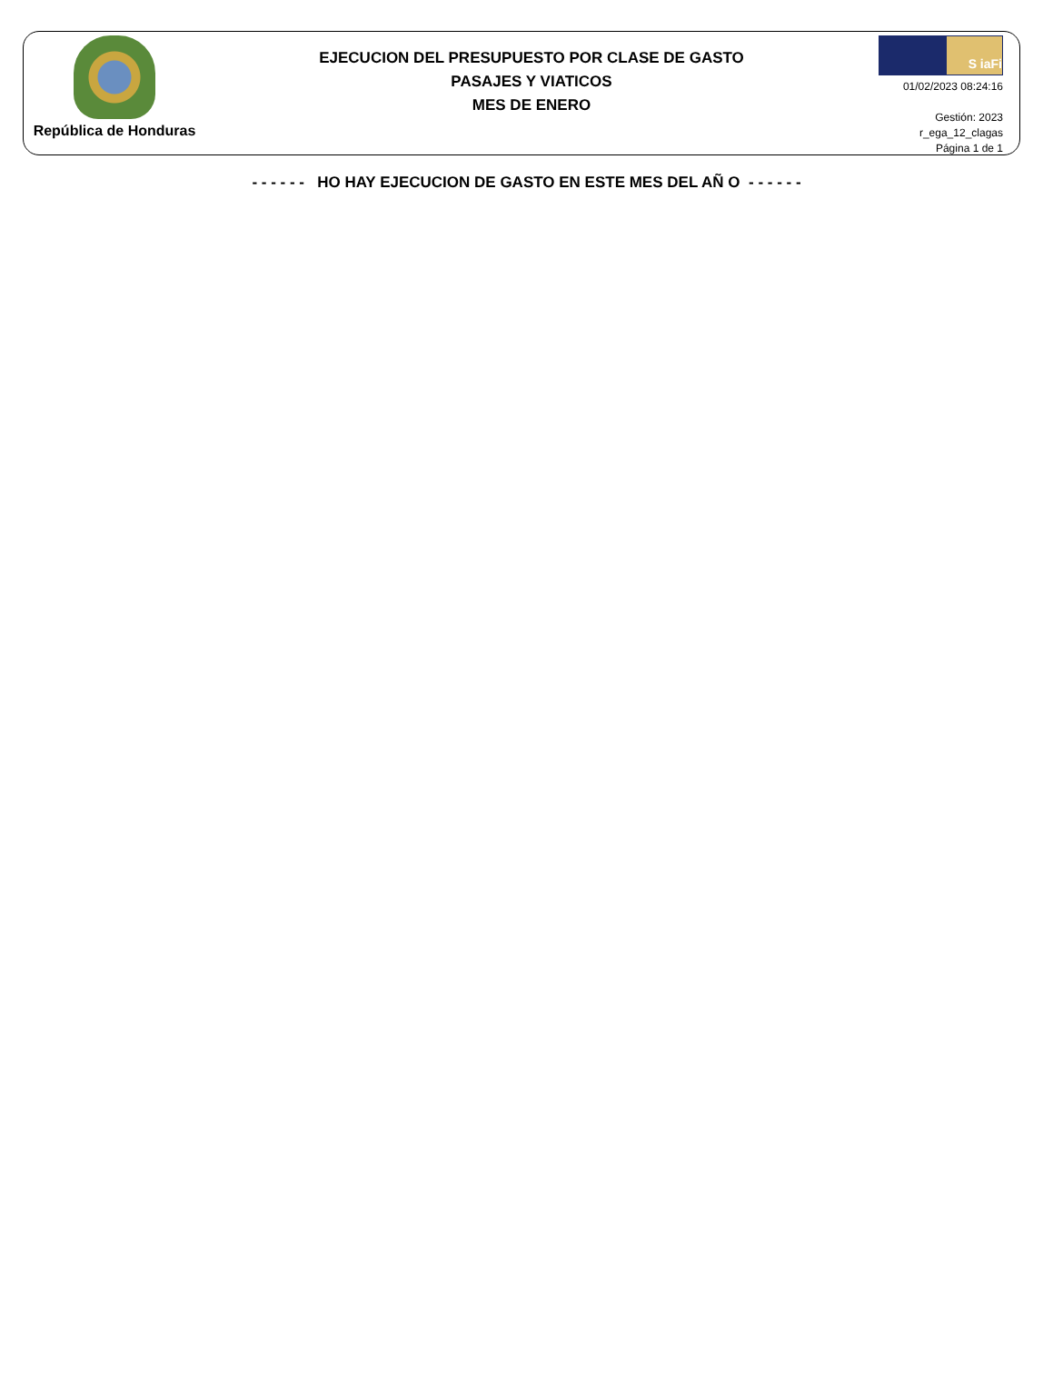República de Honduras
EJECUCION DEL PRESUPUESTO POR CLASE DE GASTO
PASAJES Y VIATICOS
MES DE ENERO
S iaFi
01/02/2023 08:24:16
Gestión: 2023
r_ega_12_clagas
Página 1 de 1
- - - - - - HO HAY EJECUCION DE GASTO EN ESTE MES DEL AÑ O - - - - - -